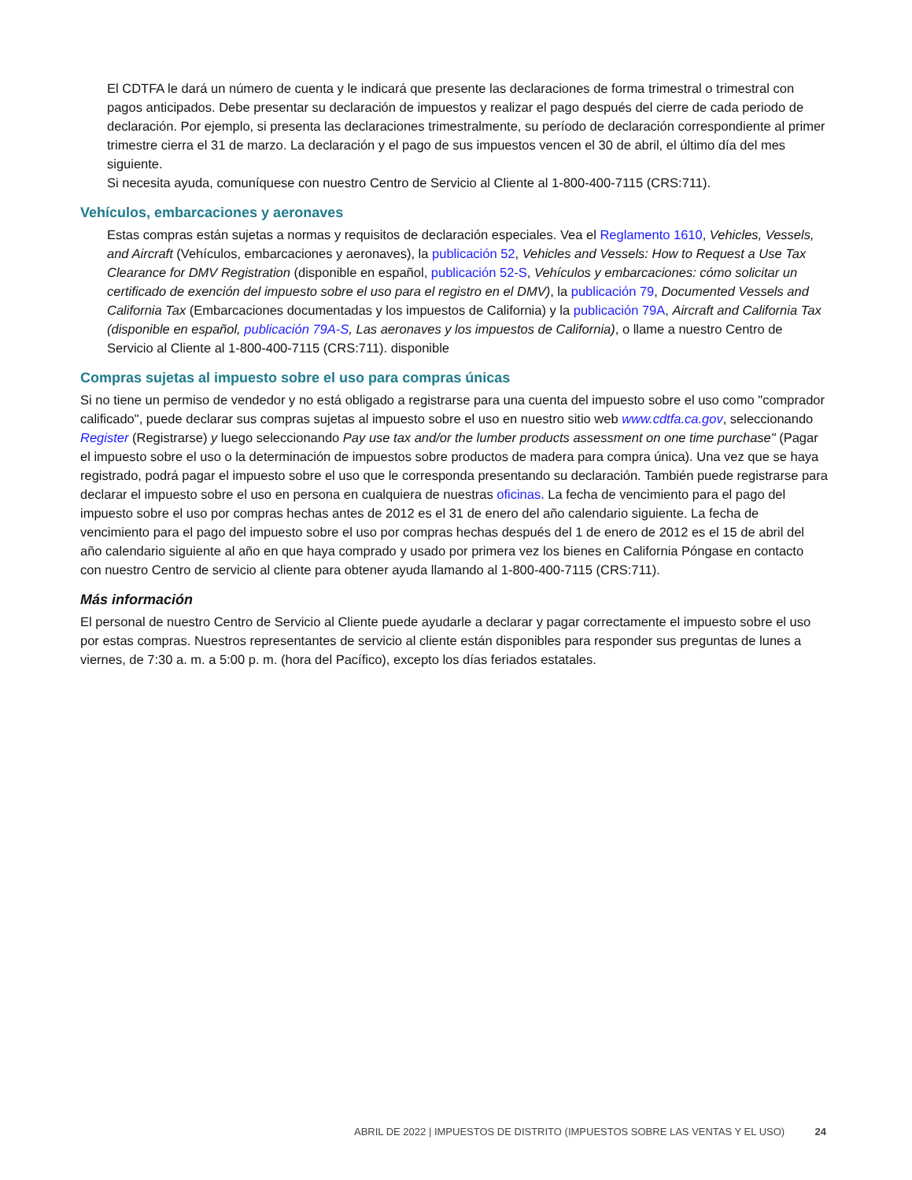El CDTFA le dará un número de cuenta y le indicará que presente las declaraciones de forma trimestral o trimestral con pagos anticipados. Debe presentar su declaración de impuestos y realizar el pago después del cierre de cada periodo de declaración. Por ejemplo, si presenta las declaraciones trimestralmente, su período de declaración correspondiente al primer trimestre cierra el 31 de marzo. La declaración y el pago de sus impuestos vencen el 30 de abril, el último día del mes siguiente.
Si necesita ayuda, comuníquese con nuestro Centro de Servicio al Cliente al 1-800-400-7115 (CRS:711).
Vehículos, embarcaciones y aeronaves
Estas compras están sujetas a normas y requisitos de declaración especiales. Vea el Reglamento 1610, Vehicles, Vessels, and Aircraft (Vehículos, embarcaciones y aeronaves), la publicación 52, Vehicles and Vessels: How to Request a Use Tax Clearance for DMV Registration (disponible en español, publicación 52-S, Vehículos y embarcaciones: cómo solicitar un certificado de exención del impuesto sobre el uso para el registro en el DMV), la publicación 79, Documented Vessels and California Tax (Embarcaciones documentadas y los impuestos de California) y la publicación 79A, Aircraft and California Tax (disponible en español, publicación 79A-S, Las aeronaves y los impuestos de California), o llame a nuestro Centro de Servicio al Cliente al 1-800-400-7115 (CRS:711). disponible
Compras sujetas al impuesto sobre el uso para compras únicas
Si no tiene un permiso de vendedor y no está obligado a registrarse para una cuenta del impuesto sobre el uso como "comprador calificado", puede declarar sus compras sujetas al impuesto sobre el uso en nuestro sitio web www.cdtfa.ca.gov, seleccionando Register (Registrarse) y luego seleccionando Pay use tax and/or the lumber products assessment on one time purchase" (Pagar el impuesto sobre el uso o la determinación de impuestos sobre productos de madera para compra única). Una vez que se haya registrado, podrá pagar el impuesto sobre el uso que le corresponda presentando su declaración. También puede registrarse para declarar el impuesto sobre el uso en persona en cualquiera de nuestras oficinas. La fecha de vencimiento para el pago del impuesto sobre el uso por compras hechas antes de 2012 es el 31 de enero del año calendario siguiente. La fecha de vencimiento para el pago del impuesto sobre el uso por compras hechas después del 1 de enero de 2012 es el 15 de abril del año calendario siguiente al año en que haya comprado y usado por primera vez los bienes en California Póngase en contacto con nuestro Centro de servicio al cliente para obtener ayuda llamando al 1-800-400-7115 (CRS:711).
Más información
El personal de nuestro Centro de Servicio al Cliente puede ayudarle a declarar y pagar correctamente el impuesto sobre el uso por estas compras. Nuestros representantes de servicio al cliente están disponibles para responder sus preguntas de lunes a viernes, de 7:30 a. m. a 5:00 p. m. (hora del Pacífico), excepto los días feriados estatales.
ABRIL DE 2022 | IMPUESTOS DE DISTRITO (IMPUESTOS SOBRE LAS VENTAS Y EL USO) 24